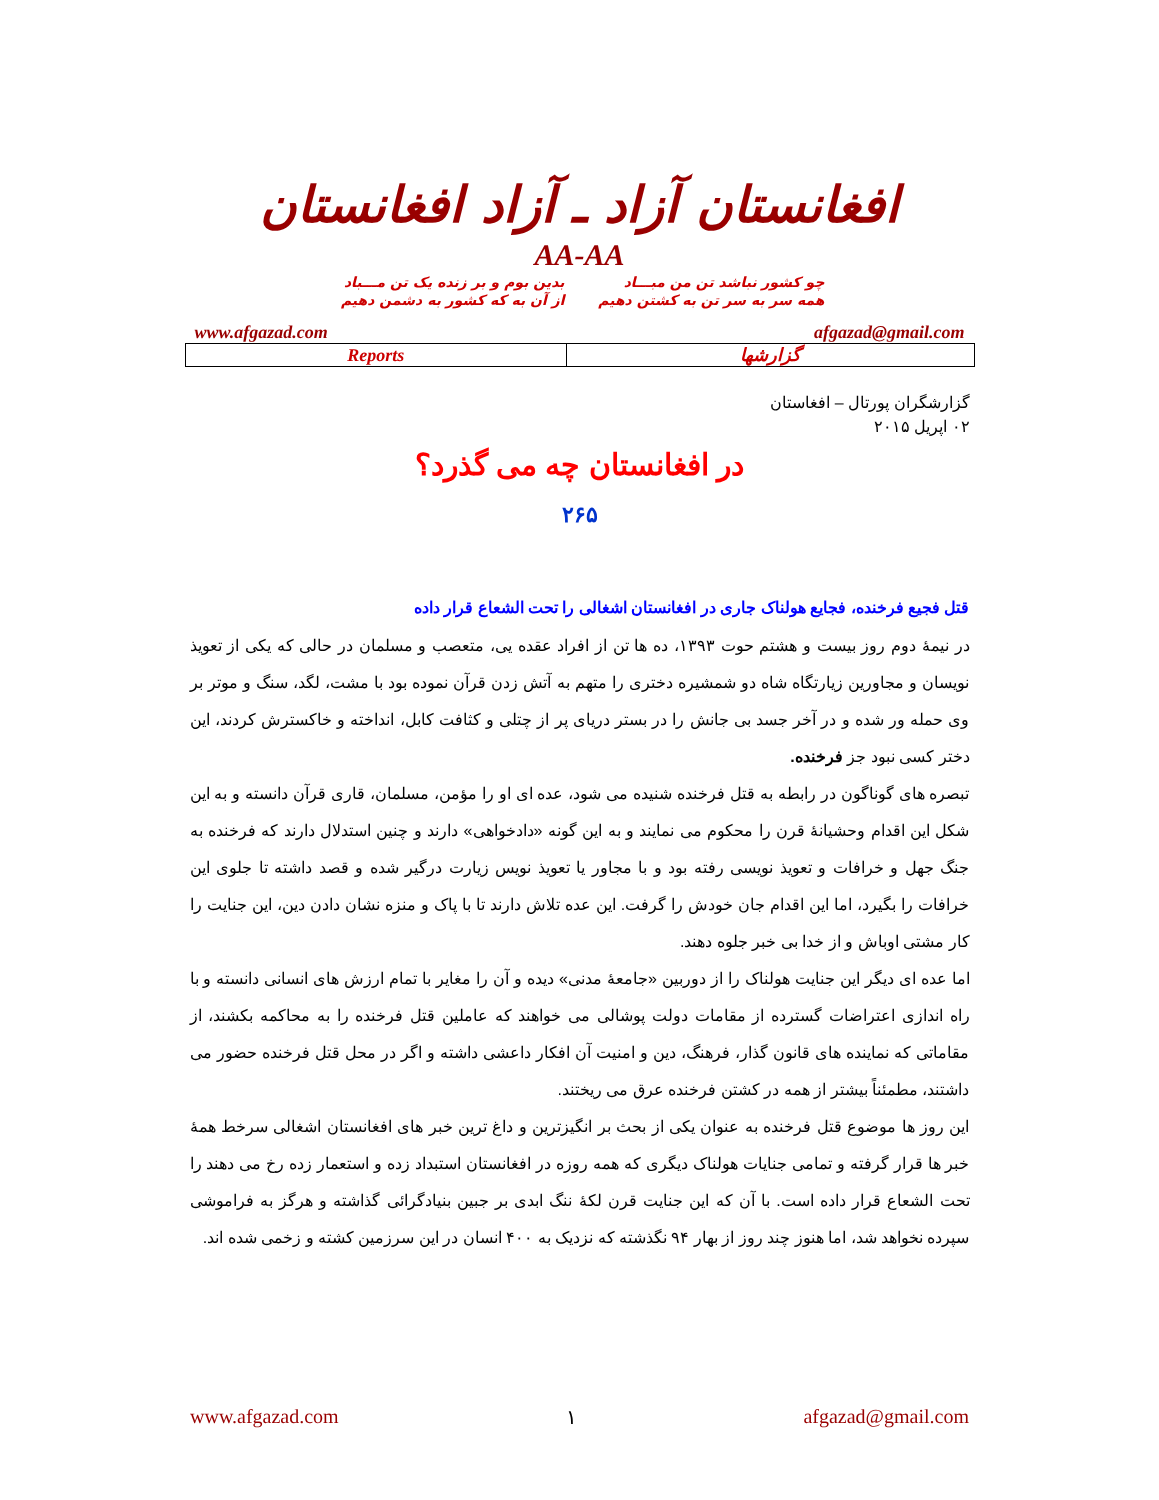افغانستان آزاد ـ آزاد افغانستان
AA-AA
چو کشور نباشد تن من مبـــاد
بدین بوم و بر زنده یک تن مـــباد
همه سر به سر تن به کشتن دهیم
از آن به که کشور به دشمن دهیم
www.afgazad.com afgazad@gmail.com
| Reports | گزارشها |
گزارشگران پورتال – افغاستان
۰۲ اپریل ۲۰۱۵
در افغانستان چه می گذرد؟
۲۶۵
قتل فجیع فرخنده، فجایع هولناک جاری در افغانستان اشغالی را تحت الشعاع قرار داده
در نیمهٔ دوم روز بیست و هشتم حوت ۱۳۹۳، ده ها تن از افراد عقده یی، متعصب و مسلمان در حالی که یکی از تعویذ نویسان و مجاورین زیارتگاه شاه دو شمشیره دختری را متهم به آتش زدن قرآن نموده بود با مشت، لگد، سنگ و موتر بر وی حمله ور شده و در آخر جسد بی جانش را در بستر دریای پر از چتلی و کثافت کابل، انداخته و خاکسترش کردند، این دختر کسی نبود جز فرخنده.
تبصره های گوناگون در رابطه به قتل فرخنده شنیده می شود، عده ای او را مؤمن، مسلمان، قاری قرآن دانسته و به این شکل این اقدام وحشیانهٔ قرن را محکوم می نمایند و به این گونه «دادخواهی» دارند و چنین استدلال دارند که فرخنده به جنگ جهل و خرافات و تعویذ نویسی رفته بود و با مجاور یا تعویذ نویس زیارت درگیر شده و قصد داشته تا جلوی این خرافات را بگیرد، اما این اقدام جان خودش را گرفت. این عده تلاش دارند تا با پاک و منزه نشان دادن دین، این جنایت را کار مشتی اوباش و از خدا بی خبر جلوه دهند.
اما عده ای دیگر این جنایت هولناک را از دوربین «جامعهٔ مدنی» دیده و آن را مغایر با تمام ارزش های انسانی دانسته و با راه اندازی اعتراضات گسترده از مقامات دولت پوشالی می خواهند که عاملین قتل فرخنده را به محاکمه بکشند، از مقاماتی که نماینده های قانون گذار، فرهنگ، دین و امنیت آن افکار داعشی داشته و اگر در محل قتل فرخنده حضور می داشتند، مطمئناً بیشتر از همه در کشتن فرخنده عرق می ریختند.
این روز ها موضوع قتل فرخنده به عنوان یکی از بحث بر انگیزترین و داغ ترین خبر های افغانستان اشغالی سرخط همهٔ خبر ها قرار گرفته و تمامی جنایات هولناک دیگری که همه روزه در افغانستان استبداد زده و استعمار زده رخ می دهند را تحت الشعاع قرار داده است. با آن که این جنایت قرن لکهٔ ننگ ابدی بر جبین بنیادگرائی گذاشته و هرگز به فراموشی سپرده نخواهد شد، اما هنوز چند روز از بهار ۹۴ نگذشته که نزدیک به ۴۰۰ انسان در این سرزمین کشته و زخمی شده اند.
www.afgazad.com ۱ afgazad@gmail.com